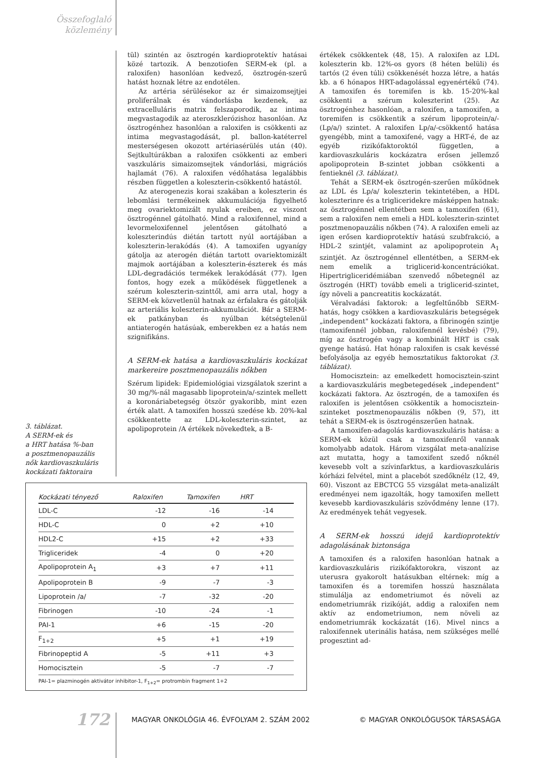Összefoglaló közlemény
3. táblázat.
A SERM-ek és
a HRT hatása %-ban
a posztmenopauzális
nők kardiovaszkuláris
kockázati faktoraira
tül) szintén az ösztrogén kardioprotektív hatásai közé tartozik. A benzotiofen SERM-ek (pl. a raloxifen) hasonlóan kedvező, ösztrogén-szerű hatást hoznak létre az endotélen.
Az artéria sérülésekor az ér simaizomsejtjei proliferálnak és vándorlásba kezdenek, az extracelluláris matrix felszaporodik, az intima megvastagodik az ateroszklerózishoz hasonlóan. Az ösztrogénhez hasonlóan a raloxifen is csökkenti az intima megvastagodását, pl. ballon-katéterrel mesterségesen okozott artériasérülés után (40). Sejtkultúrákban a raloxifen csökkenti az emberi vaszkuláris simaizomsejtek vándorlási, migrációs hajlamát (76). A raloxifen védőhatása legalábbis részben független a koleszterin-csökkentő hatástól.
Az aterogenezis korai szakában a koleszterin és lebomlási termékeinek akkumulációja figyelhető meg ovariektomizált nyulak ereiben, ez viszont ösztrogénnel gátolható. Mind a raloxifennel, mind a levormeloxifennel jelentősen gátolható a koleszterindús diétán tartott nyúl aortájában a koleszterin-lerakódás (4). A tamoxifen ugyanígy gátolja az aterogén diétán tartott ovariektomizált majmok aortájában a koleszterin-észterek és más LDL-degradációs termékek lerakódását (77). Igen fontos, hogy ezek a működések függetlenek a szérum koleszterin-szinttől, ami arra utal, hogy a SERM-ek közvetlenül hatnak az érfalakra és gátolják az arteriális koleszterin-akkumulációt. Bár a SERM-ek patkányban és nyúlban kétségtelenül antiaterogén hatásúak, emberekben ez a hatás nem szignifikáns.
A SERM-ek hatása a kardiovaszkuláris kockázat markereire posztmenopauzális nőkben
Szérum lipidek: Epidemiológiai vizsgálatok szerint a 30 mg/%-nál magasabb lipoprotein/a/-szintek mellett a koronáriabetegség ötször gyakoribb, mint ezen érték alatt. A tamoxifen hosszú szedése kb. 20%-kal csökkentette az LDL-koleszterin-szintet, az apolipoprotein /A értékek növekedtek, a B-
értékek csökkentek (48, 15). A raloxifen az LDL koleszterin kb. 12%-os gyors (8 héten belüli) és tartós (2 éven túli) csökkenését hozza létre, a hatás kb. a 6 hónapos HRT-adagolással egyenértékű (74). A tamoxifen és toremifen is kb. 15-20%-kal csökkenti a szérum koleszterint (25). Az ösztrogénhez hasonlóan, a raloxifen, a tamoxifen, a toremifen is csökkentik a szérum lipoprotein/a/- (Lp/a/) szintet. A raloxifen Lp/a/-csökkentő hatása gyengébb, mint a tamoxifené, vagy a HRT-é, de az egyéb rizikófaktoroktól független, a kardiovaszkuláris kockázatra erősen jellemző apolipoprotein B-szintet jobban csökkenti a fentieknél (3. táblázat).
Tehát a SERM-ek ösztrogén-szerűen működnek az LDL és Lp/a/ koleszterin tekintetében, a HDL koleszterinre és a trigliceridekre másképpen hatnak: az ösztrogénnel ellentétben sem a tamoxifen (61), sem a raloxifen nem emeli a HDL koleszterin-szintet posztmenopauzális nőkben (74). A raloxifen emeli az igen erősen kardioprotektív hatású szubfrakció, a HDL-2 szintjét, valamint az apolipoprotein A<sub>1</sub> szintjét. Az ösztrogénnel ellentétben, a SERM-ek nem emelik a triglicerid-koncentrációkat. Hipertrigliceridémiában szenvedő nőbetegnél az ösztrogén (HRT) tovább emeli a triglicerid-szintet, így növeli a pancreatitis kockázatát.
Véralvadási faktorok: a legfeltűnőbb SERM-hatás, hogy csökken a kardiovaszkuláris betegségek „independent" kockázati faktora, a fibrinogén szintje (tamoxifennél jobban, raloxifennél kevésbé) (79), míg az ösztrogén vagy a kombinált HRT is csak gyenge hatású. Hat hónap raloxifen is csak kevéssé befolyásolja az egyéb hemosztatikus faktorokat (3. táblázat).
Homocisztein: az emelkedett homocisztein-szint a kardiovaszkuláris megbetegedések „independent" kockázati faktora. Az ösztrogén, de a tamoxifen és raloxifen is jelentősen csökkentik a homocisztein-szinteket posztmenopauzális nőkben (9, 57), itt tehát a SERM-ek is ösztrogénszerűen hatnak.
A tamoxifen-adagolás kardiovaszkuláris hatása: a SERM-ek közül csak a tamoxifenről vannak komolyabb adatok. Három vizsgálat meta-analízise azt mutatta, hogy a tamoxifent szedő nőknél kevesebb volt a szívinfarktus, a kardiovaszkuláris kórházi felvétel, mint a placebót szedőknélz (12, 49, 60). Viszont az EBCTCG 55 vizsgálat meta-analizált eredményei nem igazolták, hogy tamoxifen mellett kevesebb kardiovaszkuláris szövődmény lenne (17). Az eredmények tehát vegyesek.
A SERM-ek hosszú idejű kardioprotektív adagolásának biztonsága
A tamoxifen és a raloxifen hasonlóan hatnak a kardiovaszkuláris rizikófaktorokra, viszont az uterusra gyakorolt hatásukban eltérnek: míg a tamoxifen és a toremifen hosszú használata stimulálja az endometriumot és növeli az endometriumrák rizikóját, addig a raloxifen nem aktív az endometriumon, nem növeli az endometriumrák kockázatát (16). Mivel nincs a raloxifennek uterinális hatása, nem szükséges mellé progesztint ad-
| Kockázati tényező | Raloxifen | Tamoxifen | HRT |
| --- | --- | --- | --- |
| LDL-C | -12 | -16 | -14 |
| HDL-C | 0 | +2 | +10 |
| HDL2-C | +15 | +2 | +33 |
| Trigliceridek | -4 | 0 | +20 |
| Apolipoprotein A<sub>1</sub> | +3 | +7 | +11 |
| Apolipoprotein B | -9 | -7 | -3 |
| Lipoprotein /a/ | -7 | -32 | -20 |
| Fibrinogen | -10 | -24 | -1 |
| PAI-1 | +6 | -15 | -20 |
| F<sub>1+2</sub> | +5 | +1 | +19 |
| Fibrinopeptid A | -5 | +11 | +3 |
| Homocisztein | -5 | -7 | -7 |
PAI-1= plazminogén aktivátor inhibitor-1, F<sub>1+2</sub>= protrombin fragment 1+2
172 MAGYAR ONKOLÓGIA 46. ÉVFOLYAM 2. SZÁM 2002 © MAGYAR ONKOLÓGUSOK TÁRSASÁGA